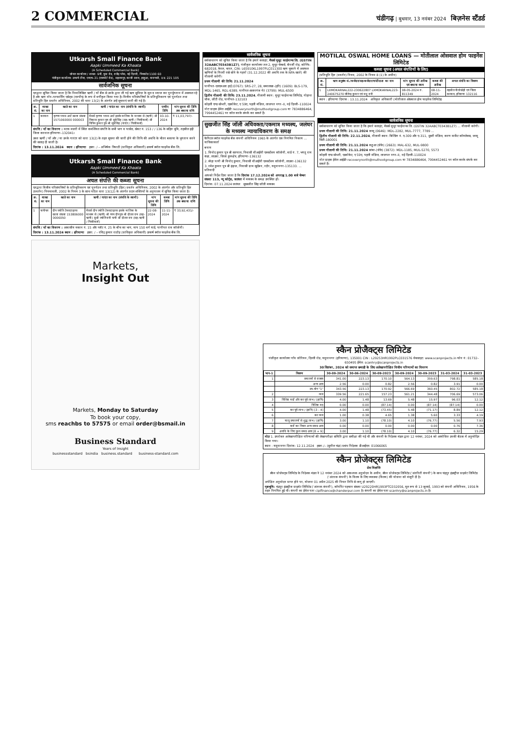2 COMMERCIAL
चंडीगढ़ | बुधवार, 13 नवंबर 2024 बिज़नेस स्टैंडर्ड
Utkarsh Small Finance Bank
Aapki Ummeed Ka Khaata
(A Scheduled Commercial Bank)
जोनल कार्यालय / शाखा: 9वीं, पूसा रोड, राजेंद्र प्लेस, नई दिल्ली, पिनकोड 1100 60
पंजीकृत कार्यालय: उत्कर्ष टॉवर, एनएच–31 (एयरपोर्ट रोड), सहलमपुर, काजी सराय, हरहुआ, वाराणसी, उ.प्र. 221 105
सार्वजनिक सूचना
एतद्वारा सूचित किया जाता है कि निम्नलिखित ऋणी / यों बैंक से उनके द्वारा ली गई ऋण सुविधा के मूल व ब्याज कर पुनर्भुगतान में असफल रहे हैं और ऋण नॉन–परफार्मिंग एसेट्स (एनपीए) के रूप में वर्गीकृत किया गया है। वित्तीय परिसंपत्तियों के प्रतिभूतिकरण एवं पुनर्गठन तथा प्रतिभूति हित प्रवर्तन अधिनियम, 2002 की धारा 13(2) के अंतर्गत उन्हें सूचनाएं जारी की गई हैं।
| क्र. सं. | शाखा का नाम | खाते का नाम | ऋणी / गारंटर का नाम (संपत्ति के स्वामी) | एनपीए तिथि | मांग सूचना की तिथि तक बकाया राशि |
| --- | --- | --- | --- | --- | --- |
| 1 | करनाल | कृष्णा ग्लास आर्ट खाता संख्या 1571060000 000003 | मैसर्स कृष्णा ग्लास आर्ट इसके मालिक के माध्यम से (ऋणी) श्री विकास कुमार पुत्र श्री सूबे सिंह (सह–ऋणी / गिरवीकर्ता) श्री विपिन कुमार पुत्र श्री सूबे सिंह (गारंटर / गिरवीकर्ता) | 03-10-2024 | ₹ 11,03,797/- |
संपत्ति / यों का विवरण : मटक मजरी में स्थित कमर्शियल संपत्ति के सभी भाग व पार्सल, खेवट नं. 153 / / 136 के सहित भूमि, तहसील इंद्री जिला करनाल हरियाणा–132041।
उक्त ऋणी / यों और / या उनके गारंटर को धारा 13(2) के तहत सूचना की जारी होने की तिथि की अवधि के भीतर बकाया के भुगतान करने की सलाह दी जाती है।
दिनांक : 13.11.2024 स्थान : हरियाणा हस्ता. / – अभिषेक त्रिपाठी (प्राधिकृत अधिकारी) उत्कर्ष स्मॉल फाइनेंस बैंक लि.
Utkarsh Small Finance Bank
Aapki Ummeed Ka Khaata
(A Scheduled Commercial Bank)
अचल संपत्ति की कब्जा सूचना
एतद्वारा वित्तीय परिसंपत्तियों के प्रतिभूतिकरण एवं पुनर्गठन तथा प्रतिभूति (हित) प्रवर्तन अधिनियम, 2002 के अंतर्गत और प्रतिभूति हित (प्रवर्तन) नियमावली, 2002 के नियम 3 के साथ पठित धारा 13(12) के अंतर्गत प्रदत्त शक्तियों के अनुपालन में सूचित किया जाता है।
| क्र. सं. | शाखा का नाम | खाते का नाम | ऋणी / गारंटर का नाम (संपत्ति के स्वामी) | मांग सूचना की तिथि | कब्जा तिथि | मांग सूचना की तिथि तक बकाया राशि |
| --- | --- | --- | --- | --- | --- | --- |
| 1 | पानीपत | दीप ज्योति टेक्सटाइल्स खाता संख्या 153806000 0006050 | मैसर्स दीप ज्योति टेक्सटाइल्स इसके मालिक के माध्यम से (ऋणी) श्री गगन दीप पुत्र श्री दौलत राम (सह–ऋणी) सुश्री ज्योति रानी पत्नी श्री दौलत राम (सह–ऋणी / गिरवीकर्ता) | 22-08-2024 | 11-11-2024 | ₹ 33,92,431/- |
संपत्ति / यों का विवरण : आवासीय मकान नं. 15 और प्लॉट नं. 25 के बीच का भाग, माप 150 वर्ग यार्ड, पानीपत राव कॉलोनी।
दिनांक : 13.11.2024 स्थान : हरियाणा हस्ता. / – रविंद्र कुमार राठौड़ (प्राधिकृत अधिकारी) उत्कर्ष स्मॉल फाइनेंस बैंक लि.
Markets,
Insight Out
Markets, Monday to Saturday
To book your copy,
sms reachbs to 57575 or email order@bsmail.in
Business Standard
Years of Insight
businessstandard bsindia business.standard business-standard.com
सार्वजनिक सूचना
सर्वसाधारण को सूचित किया जाता है कि हमारे क्लाइंट, मैसर्स मुथूट फाईनान्स लि. (GSTIN 32AABCT0343B1Z7), पंजीकृत कार्यालयः तल 2, मुथूट चेम्बर्स, बैनर्जी रोड, कोच्चि–682018, केरल, भारत, CIN: L65910KL1997PLC011300 ऋण चुकाने में असफल ऋणियों के गिरवी रखे सोने के गहनों (31.12.2022 की अवधि तक के NPA खाते) की नीलामी करेगी।
प्रथम नीलामी की तिथि: 21.11.2024
पानीपत-एलएमआर हाई (0767): SRS-27, 28, समालखा-(हरि) (1609): BLS-179, MDL-1465, RGL-6389, पानीपत-सलारगंज गेट (3799): MUL-6500
द्वितीय नीलामी की तिथि: 23.11.2024, नीलामी स्थान: मुथूट फाईनान्स लिमिटेड, गोहाना चौक, जीटी रोड, पानीपत-132103
कोहली एण्ड सोब्ती, एडवोकेट, ए 59ए, पहली मंज़िल, लाजपत नगर–II, नई दिल्ली–110024
नोटः ग्राहक ईमेल आईडीः recoverynorth@muthootgroup.com या 7834886464, 7994452461 पर कॉल करके संपर्क कर सकते हैं।
सुखजीत सिंह जॉली अधिवक्ता/एकमात्र मध्यस्थ, जलंधर के मध्यस्थ न्यायाधिकरण के समक्ष
कैपिटल स्मॉल फाइनेंस बैंक कंपनी अधिनियम 1965 के अंतर्गत एक निगमित निकाय ... याचिकाकर्ता
बनाम
1. विनोद कुमार पुत्र श्री सतपाल, निवासी वीआईपी एक्सटेंशन कॉलोनी, वार्ड नं. 7, भगतु राम कंडा, लाडवा, जिला कुरुक्षेत्र, हरियाणा-136132
2. स्नेहा पत्नी श्री विनोद कुमार, निवासी वीआईपी एक्सटेंशन कॉलोनी, लाडवा-136132
3. रमेश कुमार पुत्र श्री इंद्राज, निवासी ग्राम खुर्दबन, रदौर, यमुनानगर-135133. ... प्रतिवादी
आपको निर्देश दिया जाता है कि दिनांक 17.12.2024 को अपराह्न 1.00 बजे चेम्बर संख्या 113, न्यू कोर्ट्स, जलंधर में मध्यस्थ के समक्ष उपस्थित हों।
दिनांक: 07.11.2024 जलंधर सुखजीत सिंह जॉली मध्यस्थ
MOTILAL OSWAL HOME LOANS — मोतीलाल ओसवाल होम फाइनेंस लिमिटेड
कब्जा सूचना (अचल संपत्तियों के लिए)
(प्रतिभूति हित (प्रवर्तन) नियम, 2002 के नियम 8 (1) के अधीन)
| क्र. सं. | ऋण अनुबंध सं./कर्जदार/सह-कर्जदार/गारंटीदाता का नाम | मांग सूचना की तारीख एवं बकाया रकम | कब्जा की तारीख | अचल संपत्ति का विवरण |
| --- | --- | --- | --- | --- |
| 1 | LXMOKARNAL222-230622807 LXMOKARNAL223-240675270 जीतेन्द्र कुमार एवं मधु रानी | 08-05-2024 रु. 811349 | 08-11-2024 | तहसील नीलोखेड़ी एवं जिला करनाल, हरियाणा 132116 |
स्थान : हरियाणा दिनांक : 13.11.2024 अधिकृत अधिकारी (मोतीलाल ओसवाल होम फाइनेंस लिमिटेड)
सार्वजनिक सूचना
सर्वसाधारण को सूचित किया जाता है कि हमारे क्लाइंट, मैसर्स मुथूट फाईनान्स लि. (GSTIN 32AABCT0343B1Z7) ... नीलामी करेगी।
प्रथम नीलामी की तिथि: 21.11.2024 जम्मू (0646): MDL-2282, MUL-7777, 7789 ...
द्वितीय नीलामी की तिथि: 22.11.2024, नीलामी स्थान: बिल्डिंग नं. ए-309 और ए-311, दूसरी मंज़िल, करण मार्केट कॉम्प्लेक्स, जम्मू सिटी-180001
प्रथम नीलामी की तिथि: 21.11.2024 कठुआ (जेके) (2663): MAL-632, MUL-9800
प्रथम नीलामी की तिथि: 21.11.2024 सांबा-(जेके) (3872): MDL-1185, MUL-5270, 5573
कोहली एण्ड सोब्ती, एडवोकेट, ए 59ए, पहली मंज़िल, लाजपत नगर–II, नई दिल्ली–110024
नोटः ग्राहक ईमेल आईडीः recoverynorth@muthootgroup.com या 7834886464, 7994452461 पर कॉल करके संपर्क कर सकते हैं।
स्कैन प्रोजैक्ट्स लिमिटेड
पंजीकृत कार्यालयः गाँव जोरियन, दिल्ली रोड, यमुनानगर (हरियाणा), 135001 CIN : L29253HR1992PLC031576 वेबसाइट: www.scanprojects.in फोन नं: 01732–650495 ईमेल: scanhry@scanprojects.in
30 सितंबर, 2024 को समाप्त छमाही के लिए अलेखापरीक्षित वित्तीय परिणामों का विवरण
| भाग–1 | विवरण | 30-09-2024 | 30-06-2024 | 30-09-2023 | 30-09-2024 | 30-09-2023 | 31-03-2024 | 31-03-2023 |
| --- | --- | --- | --- | --- | --- | --- | --- | --- |
| 1 | प्रचालनों से राजस्व | 341.00 | 223.13 | 170.10 | 564.13 | 359.63 | 798.81 | 585.18 |
| | अन्य आय | 2.56 | 0.00 | 0.82 | 2.56 | 0.82 | 3.91 | 0.00 |
| | उप–योग "1" | 343.56 | 223.13 | 170.92 | 566.69 | 360.45 | 802.72 | 585.18 |
| 2 | व्यय | 339.56 | 221.65 | 157.23 | 561.21 | 344.48 | 706.69 | 573.06 |
| 3 | विशिष्ट मदों और कर पूर्व लाभ / (हानि) | 4.00 | 1.48 | 13.69 | 5.48 | 15.97 | 96.03 | 12.12 |
| 4 | विशिष्ट मद | 0.00 | 0.00 | (87.14) | 0.00 | (87.14) | (87.14) | 0.00 |
| 5 | कर पूर्व लाभ / (हानि) [3 - 4] | 4.00 | 1.48 | (73.45) | 5.48 | (71.17) | 8.89 | 12.12 |
| 6 | कर व्यय | 1.00 | 0.38 | 4.65 | 1.38 | 5.60 | 3.33 | 4.19 |
| 7 | चालू प्रचालनों से शुद्ध लाभ / (हानि) | 3.00 | 1.10 | (78.10) | 4.10 | (76.77) | 5.56 | 7.93 |
| 8 | करों का निवल अन्य समग्र आय | 0.00 | 0.00 | 0.00 | 0.00 | 0.00 | 0.76 | 7.36 |
| 9 | अवधि के लिए कुल समग्र आय [8 + 9] | 3.00 | 1.10 | (78.10) | 4.10 | (76.77) | 6.32 | 15.29 |
नोटः 1. उपरोक्त अलेखापरीक्षित परिणामों की लेखापरीक्षा समिति द्वारा समीक्षा की गई थी और कंपनी के निदेशक मंडल द्वारा 12 नवंबर, 2024 को आयोजित उनकी बैठक में अनुमोदित किया गया।
स्थान : यमुनानगर दिनांक: 12.11.2024 हस्ता./– (सुनील चंद्रा) प्रबंध निदेशक डीआईएन: 01066065
स्कैन प्रोजेक्ट्स लिमिटेड
प्रेस विज्ञप्ति
स्कैन प्रोजेक्ट्स लिमिटेड के निदेशक मंडल ने 12 नवंबर 2024 को आवश्यक अनुमोदन के अधीन, स्कैन प्रोजेक्ट्स लिमिटेड ('अंतरिती कंपनी') के साथ चंद्रपुर इंडस्ट्रीज प्राइवेट लिमिटेड ('अंतरक कंपनी') के विलय के लिए व्यवस्था (विलय) की योजना को मंजूरी दी है।
अपेक्षित अनुमोदन प्राप्त होने पर, योजना 01 अप्रैल 2025 की नियत तिथि से लागू हो जाएगी।
पृष्ठभूमि: चंद्रपुर इंडस्ट्रीज प्राइवेट लिमिटेड ('अंतरक कंपनी'), कॉर्पोरेट पहचान संख्या U29220HR1993PTC032056, मूल रूप से 13 जुलाई, 1993 को कंपनी अधिनियम, 1956 के तहत निगमित हुई थी। कंपनी का ईमेल पता ciplfinance@chanderpur.com है। कंपनी का ईमेल पता scanhry@scanprojects.in है।